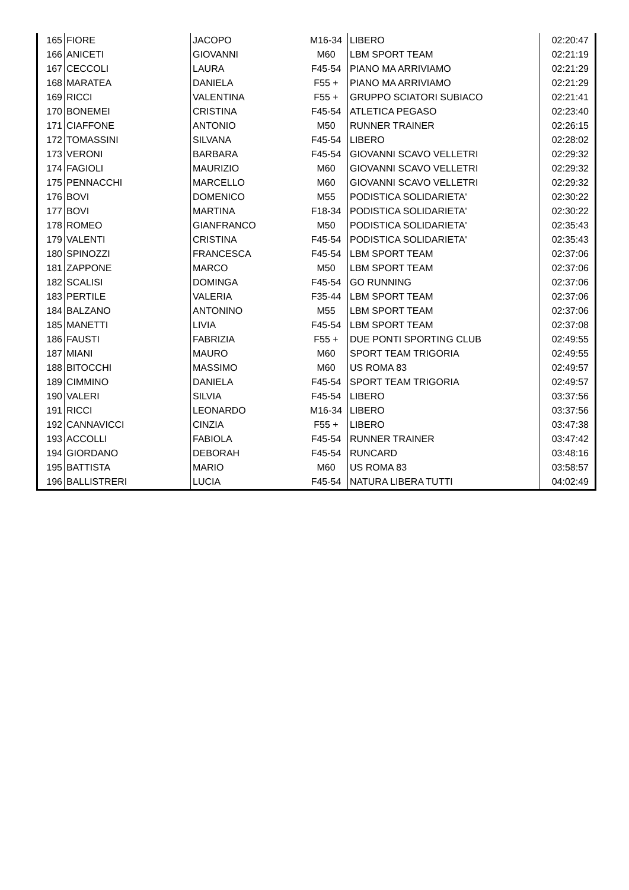| 165 | FIORE | JACOPO | M16-34 | LIBERO | 02:20:47 |
| 166 | ANICETI | GIOVANNI | M60 | LBM SPORT TEAM | 02:21:19 |
| 167 | CECCOLI | LAURA | F45-54 | PIANO MA ARRIVIAMO | 02:21:29 |
| 168 | MARATEA | DANIELA | F55 + | PIANO MA ARRIVIAMO | 02:21:29 |
| 169 | RICCI | VALENTINA | F55 + | GRUPPO SCIATORI SUBIACO | 02:21:41 |
| 170 | BONEMEI | CRISTINA | F45-54 | ATLETICA PEGASO | 02:23:40 |
| 171 | CIAFFONE | ANTONIO | M50 | RUNNER TRAINER | 02:26:15 |
| 172 | TOMASSINI | SILVANA | F45-54 | LIBERO | 02:28:02 |
| 173 | VERONI | BARBARA | F45-54 | GIOVANNI SCAVO VELLETRI | 02:29:32 |
| 174 | FAGIOLI | MAURIZIO | M60 | GIOVANNI SCAVO VELLETRI | 02:29:32 |
| 175 | PENNACCHI | MARCELLO | M60 | GIOVANNI SCAVO VELLETRI | 02:29:32 |
| 176 | BOVI | DOMENICO | M55 | PODISTICA SOLIDARIETA' | 02:30:22 |
| 177 | BOVI | MARTINA | F18-34 | PODISTICA SOLIDARIETA' | 02:30:22 |
| 178 | ROMEO | GIANFRANCO | M50 | PODISTICA SOLIDARIETA' | 02:35:43 |
| 179 | VALENTI | CRISTINA | F45-54 | PODISTICA SOLIDARIETA' | 02:35:43 |
| 180 | SPINOZZI | FRANCESCA | F45-54 | LBM SPORT TEAM | 02:37:06 |
| 181 | ZAPPONE | MARCO | M50 | LBM SPORT TEAM | 02:37:06 |
| 182 | SCALISI | DOMINGA | F45-54 | GO RUNNING | 02:37:06 |
| 183 | PERTILE | VALERIA | F35-44 | LBM SPORT TEAM | 02:37:06 |
| 184 | BALZANO | ANTONINO | M55 | LBM SPORT TEAM | 02:37:06 |
| 185 | MANETTI | LIVIA | F45-54 | LBM SPORT TEAM | 02:37:08 |
| 186 | FAUSTI | FABRIZIA | F55 + | DUE PONTI SPORTING CLUB | 02:49:55 |
| 187 | MIANI | MAURO | M60 | SPORT TEAM TRIGORIA | 02:49:55 |
| 188 | BITOCCHI | MASSIMO | M60 | US ROMA 83 | 02:49:57 |
| 189 | CIMMINO | DANIELA | F45-54 | SPORT TEAM TRIGORIA | 02:49:57 |
| 190 | VALERI | SILVIA | F45-54 | LIBERO | 03:37:56 |
| 191 | RICCI | LEONARDO | M16-34 | LIBERO | 03:37:56 |
| 192 | CANNAVICCI | CINZIA | F55 + | LIBERO | 03:47:38 |
| 193 | ACCOLLI | FABIOLA | F45-54 | RUNNER TRAINER | 03:47:42 |
| 194 | GIORDANO | DEBORAH | F45-54 | RUNCARD | 03:48:16 |
| 195 | BATTISTA | MARIO | M60 | US ROMA 83 | 03:58:57 |
| 196 | BALLISTRERI | LUCIA | F45-54 | NATURA LIBERA TUTTI | 04:02:49 |